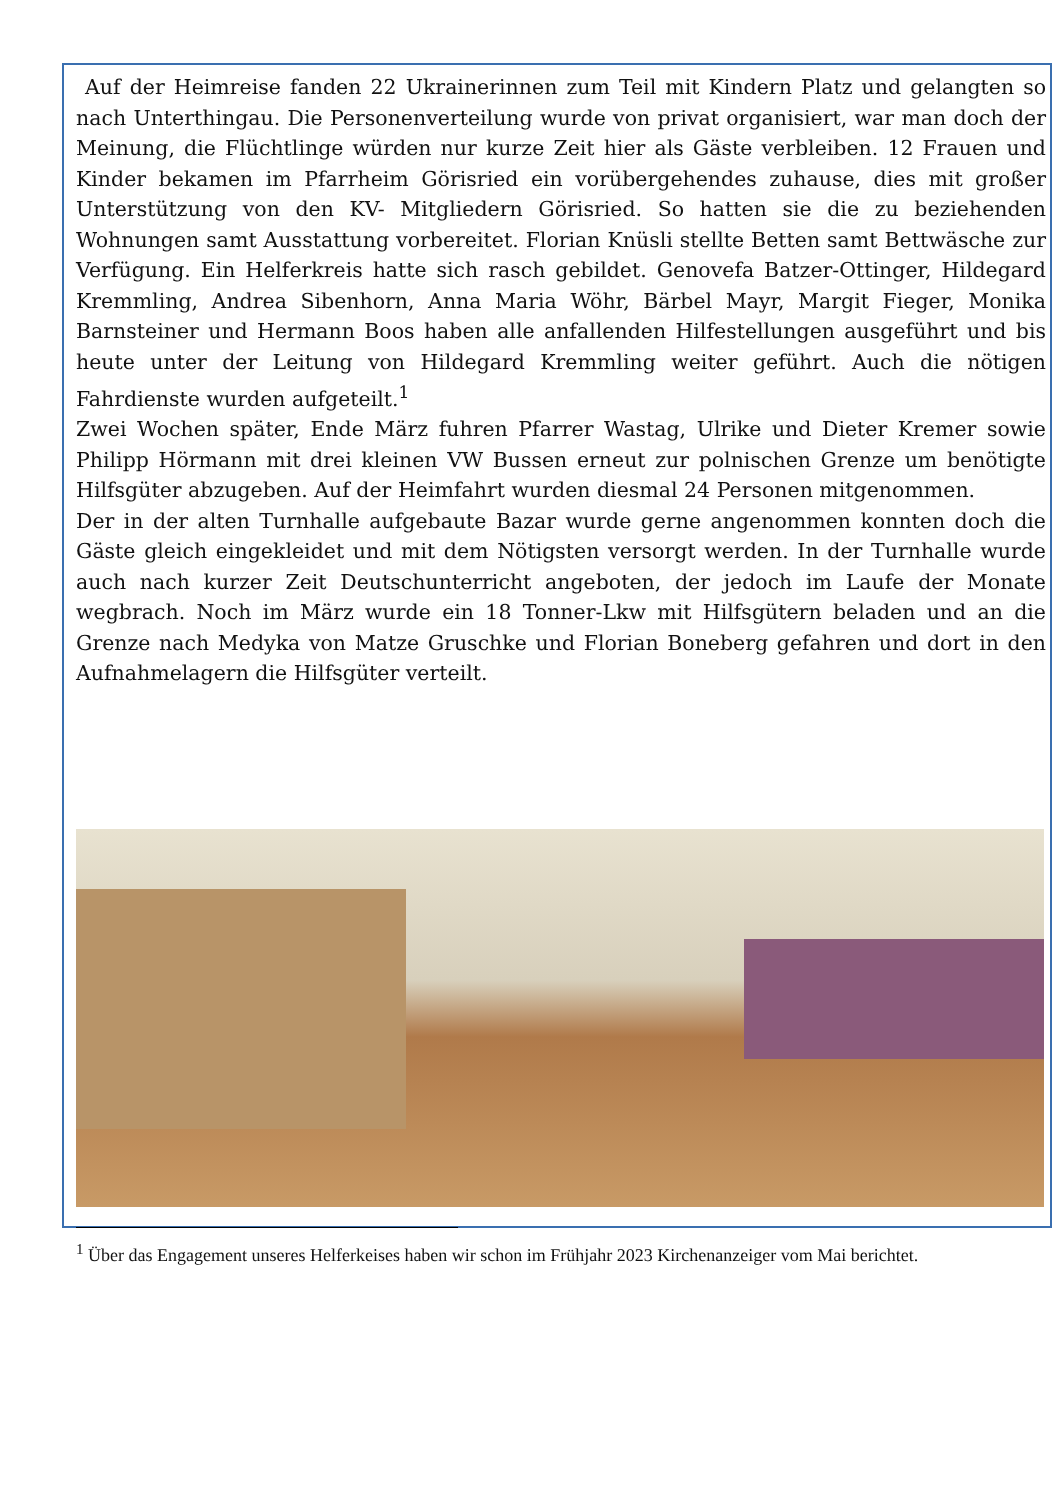Auf der Heimreise fanden 22 Ukrainerinnen zum Teil mit Kindern Platz und gelangten so nach Unterthingau. Die Personenverteilung wurde von privat organisiert, war man doch der Meinung, die Flüchtlinge würden nur kurze Zeit hier als Gäste verbleiben. 12 Frauen und Kinder bekamen im Pfarrheim Görisried ein vorübergehendes zuhause, dies mit großer Unterstützung von den KV- Mitgliedern Görisried. So hatten sie die zu beziehenden Wohnungen samt Ausstattung vorbereitet. Florian Knüsli stellte Betten samt Bettwäsche zur Verfügung. Ein Helferkreis hatte sich rasch gebildet. Genovefa Batzer-Ottinger, Hildegard Kremmling, Andrea Sibenhorn, Anna Maria Wöhr, Bärbel Mayr, Margit Fieger, Monika Barnsteiner und Hermann Boos haben alle anfallenden Hilfestellungen ausgeführt und bis heute unter der Leitung von Hildegard Kremmling weiter geführt. Auch die nötigen Fahrdienste wurden aufgeteilt.<sup>1</sup>
Zwei Wochen später, Ende März fuhren Pfarrer Wastag, Ulrike und Dieter Kremer sowie Philipp Hörmann mit drei kleinen VW Bussen erneut zur polnischen Grenze um benötigte Hilfsgüter abzugeben. Auf der Heimfahrt wurden diesmal 24 Personen mitgenommen.
Der in der alten Turnhalle aufgebaute Bazar wurde gerne angenommen konnten doch die Gäste gleich eingekleidet und mit dem Nötigsten versorgt werden. In der Turnhalle wurde auch nach kurzer Zeit Deutschunterricht angeboten, der jedoch im Laufe der Monate wegbrach. Noch im März wurde ein 18 Tonner-Lkw mit Hilfsgütern beladen und an die Grenze nach Medyka von Matze Gruschke und Florian Boneberg gefahren und dort in den Aufnahmelagern die Hilfsgüter verteilt.
<sup>1</sup> Über das Engagement unseres Helferkeises haben wir schon im Frühjahr 2023 Kirchenanzeiger vom Mai berichtet.